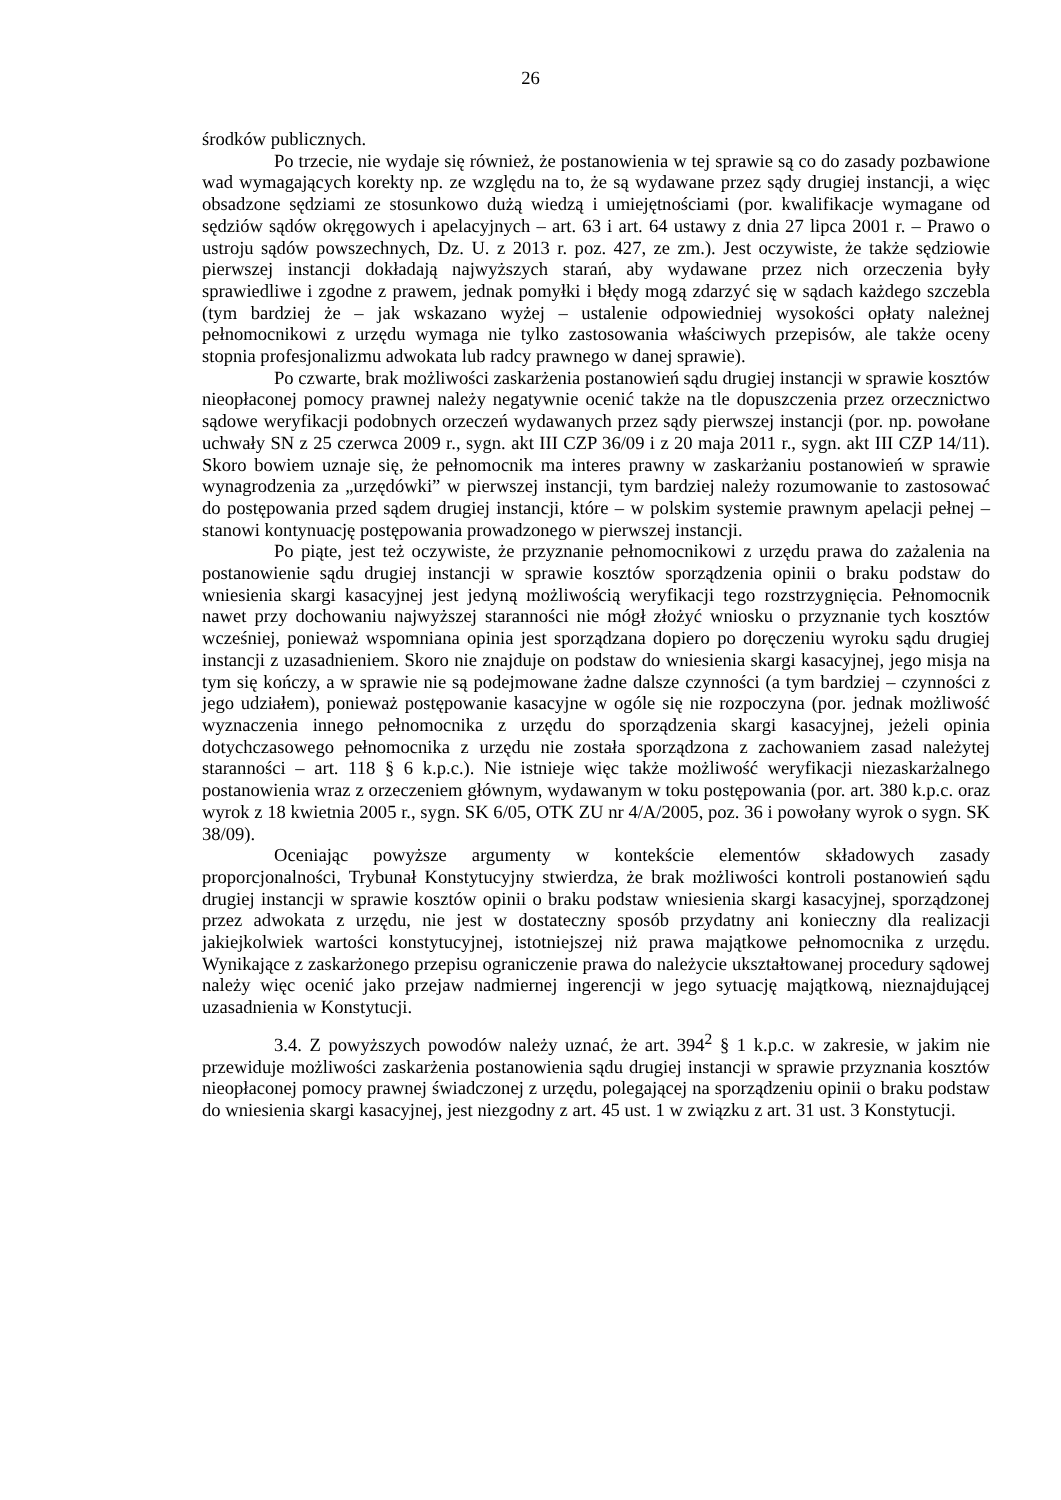26
środków publicznych.
Po trzecie, nie wydaje się również, że postanowienia w tej sprawie są co do zasady pozbawione wad wymagających korekty np. ze względu na to, że są wydawane przez sądy drugiej instancji, a więc obsadzone sędziami ze stosunkowo dużą wiedzą i umiejętnościami (por. kwalifikacje wymagane od sędziów sądów okręgowych i apelacyjnych – art. 63 i art. 64 ustawy z dnia 27 lipca 2001 r. – Prawo o ustroju sądów powszechnych, Dz. U. z 2013 r. poz. 427, ze zm.). Jest oczywiste, że także sędziowie pierwszej instancji dokładają najwyższych starań, aby wydawane przez nich orzeczenia były sprawiedliwe i zgodne z prawem, jednak pomyłki i błędy mogą zdarzyć się w sądach każdego szczebla (tym bardziej że – jak wskazano wyżej – ustalenie odpowiedniej wysokości opłaty należnej pełnomocnikowi z urzędu wymaga nie tylko zastosowania właściwych przepisów, ale także oceny stopnia profesjonalizmu adwokata lub radcy prawnego w danej sprawie).
Po czwarte, brak możliwości zaskarżenia postanowień sądu drugiej instancji w sprawie kosztów nieopłaconej pomocy prawnej należy negatywnie ocenić także na tle dopuszczenia przez orzecznictwo sądowe weryfikacji podobnych orzeczeń wydawanych przez sądy pierwszej instancji (por. np. powołane uchwały SN z 25 czerwca 2009 r., sygn. akt III CZP 36/09 i z 20 maja 2011 r., sygn. akt III CZP 14/11). Skoro bowiem uznaje się, że pełnomocnik ma interes prawny w zaskarżaniu postanowień w sprawie wynagrodzenia za „urzędówki” w pierwszej instancji, tym bardziej należy rozumowanie to zastosować do postępowania przed sądem drugiej instancji, które – w polskim systemie prawnym apelacji pełnej – stanowi kontynuację postępowania prowadzonego w pierwszej instancji.
Po piąte, jest też oczywiste, że przyznanie pełnomocnikowi z urzędu prawa do zażalenia na postanowienie sądu drugiej instancji w sprawie kosztów sporządzenia opinii o braku podstaw do wniesienia skargi kasacyjnej jest jedyną możliwością weryfikacji tego rozstrzygnięcia. Pełnomocnik nawet przy dochowaniu najwyższej staranności nie mógł złożyć wniosku o przyznanie tych kosztów wcześniej, ponieważ wspomniana opinia jest sporządzana dopiero po doręczeniu wyroku sądu drugiej instancji z uzasadnieniem. Skoro nie znajduje on podstaw do wniesienia skargi kasacyjnej, jego misja na tym się kończy, a w sprawie nie są podejmowane żadne dalsze czynności (a tym bardziej – czynności z jego udziałem), ponieważ postępowanie kasacyjne w ogóle się nie rozpoczyna (por. jednak możliwość wyznaczenia innego pełnomocnika z urzędu do sporządzenia skargi kasacyjnej, jeżeli opinia dotychczasowego pełnomocnika z urzędu nie została sporządzona z zachowaniem zasad należytej staranności – art. 118 § 6 k.p.c.). Nie istnieje więc także możliwość weryfikacji niezaskarżalnego postanowienia wraz z orzeczeniem głównym, wydawanym w toku postępowania (por. art. 380 k.p.c. oraz wyrok z 18 kwietnia 2005 r., sygn. SK 6/05, OTK ZU nr 4/A/2005, poz. 36 i powołany wyrok o sygn. SK 38/09).
Oceniając powyższe argumenty w kontekście elementów składowych zasady proporcjonalności, Trybunał Konstytucyjny stwierdza, że brak możliwości kontroli postanowień sądu drugiej instancji w sprawie kosztów opinii o braku podstaw wniesienia skargi kasacyjnej, sporządzonej przez adwokata z urzędu, nie jest w dostateczny sposób przydatny ani konieczny dla realizacji jakiejkolwiek wartości konstytucyjnej, istotniejszej niż prawa majątkowe pełnomocnika z urzędu. Wynikające z zaskarżonego przepisu ograniczenie prawa do należycie ukształtowanej procedury sądowej należy więc ocenić jako przejaw nadmiernej ingerencji w jego sytuację majątkową, nieznajdującej uzasadnienia w Konstytucji.
3.4. Z powyższych powodów należy uznać, że art. 394<sup>2</sup> § 1 k.p.c. w zakresie, w jakim nie przewiduje możliwości zaskarżenia postanowienia sądu drugiej instancji w sprawie przyznania kosztów nieopłaconej pomocy prawnej świadczonej z urzędu, polegającej na sporządzeniu opinii o braku podstaw do wniesienia skargi kasacyjnej, jest niezgodny z art. 45 ust. 1 w związku z art. 31 ust. 3 Konstytucji.